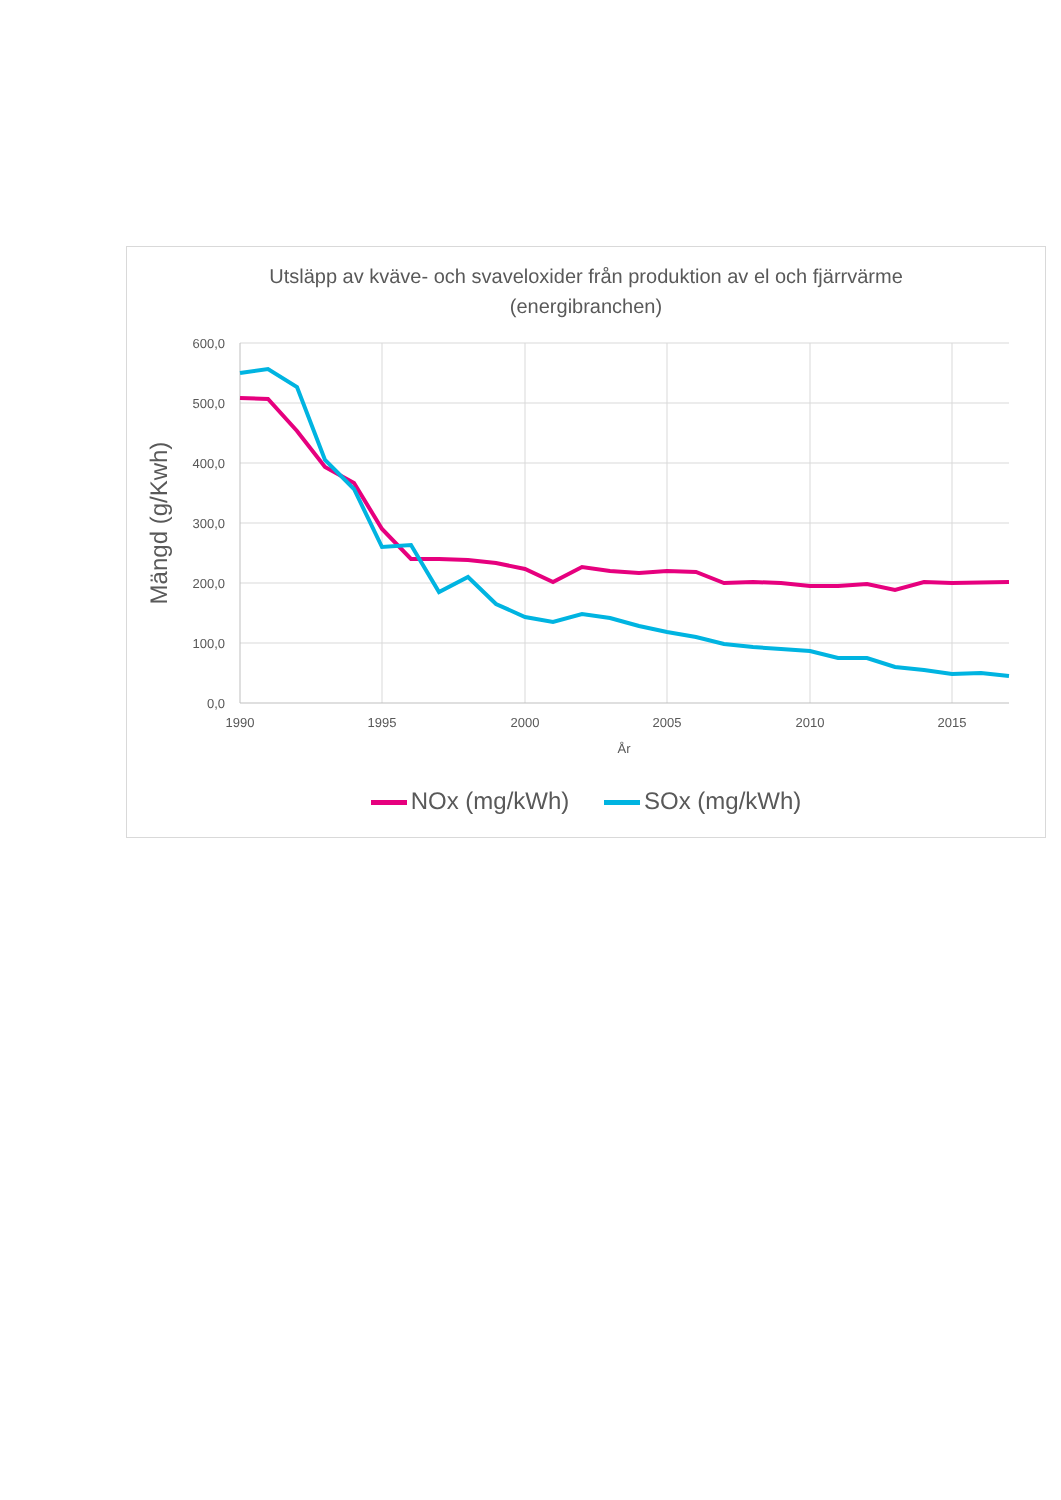Utsläpp av kväve- och svaveloxider från produktion av el och fjärrvärme
(energibranchen)
600,0
500,0
400,0
300,0
200,0
100,0
0,0
1990
1995
2000
2005
2010
2015
År
Mängd (g/Kwh)
NOx (mg/kWh) SOx (mg/kWh)